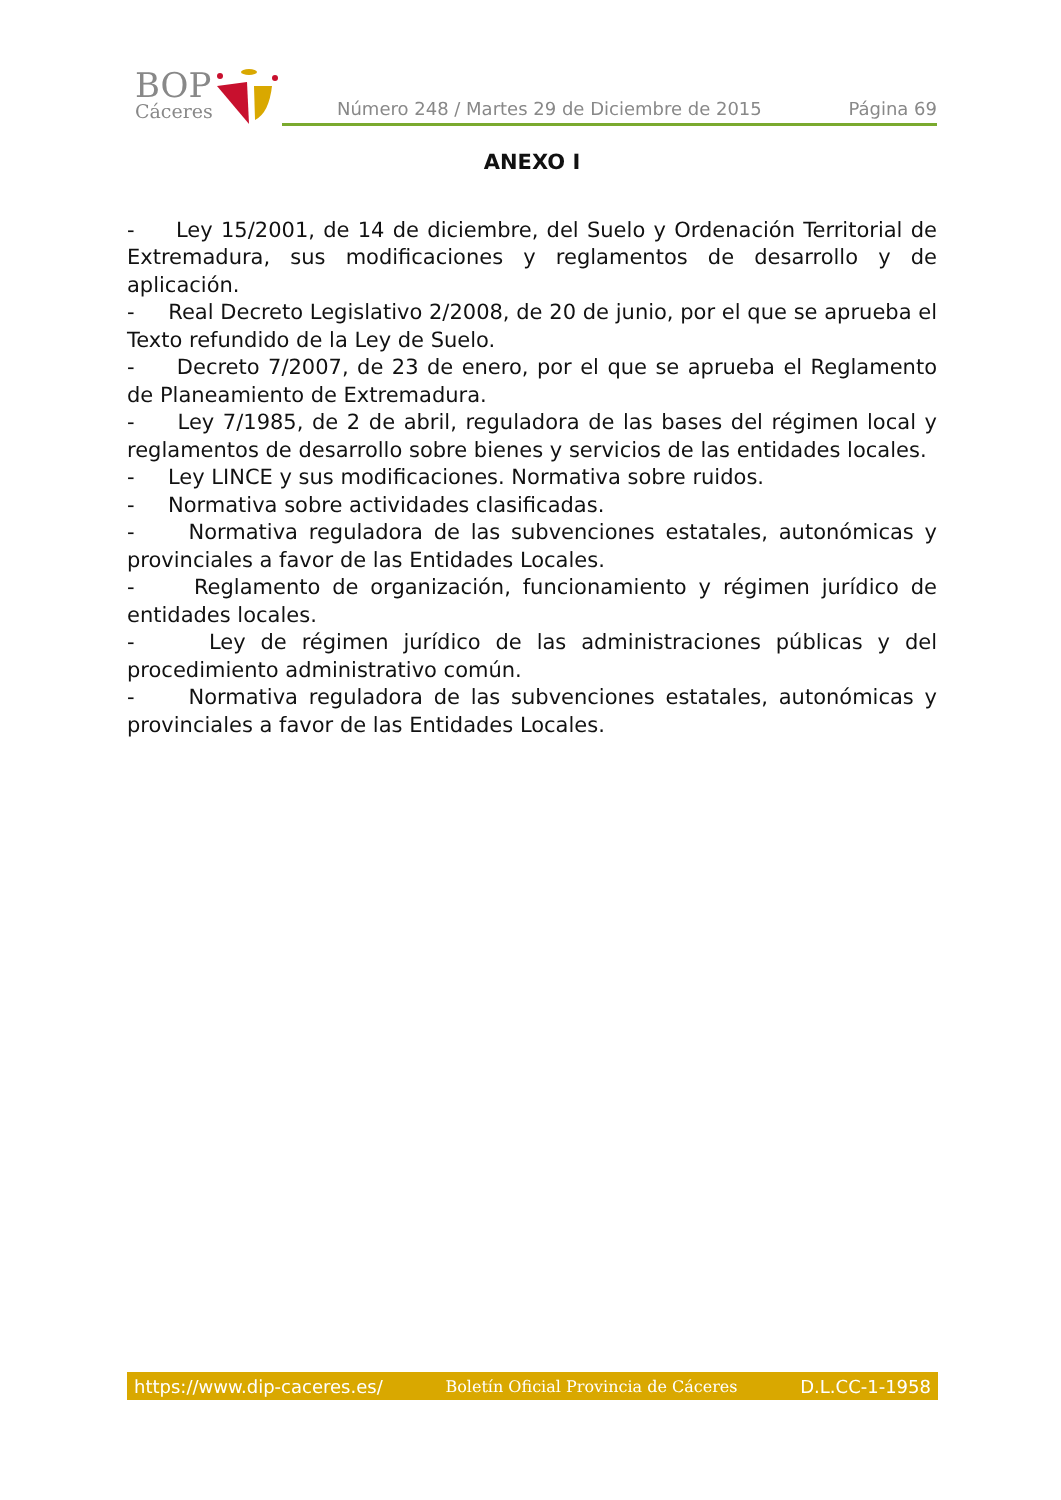BOP
Cáceres
Número 248 / Martes 29 de Diciembre de 2015 Página 69
ANEXO I
- Ley 15/2001, de 14 de diciembre, del Suelo y Ordenación Territorial de Extremadura, sus modificaciones y reglamentos de desarrollo y de aplicación.
- Real Decreto Legislativo 2/2008, de 20 de junio, por el que se aprueba el Texto refundido de la Ley de Suelo.
- Decreto 7/2007, de 23 de enero, por el que se aprueba el Reglamento de Planeamiento de Extremadura.
- Ley 7/1985, de 2 de abril, reguladora de las bases del régimen local y reglamentos de desarrollo sobre bienes y servicios de las entidades locales.
- Ley LINCE y sus modificaciones. Normativa sobre ruidos.
- Normativa sobre actividades clasificadas.
- Normativa reguladora de las subvenciones estatales, autonómicas y provinciales a favor de las Entidades Locales.
- Reglamento de organización, funcionamiento y régimen jurídico de entidades locales.
- Ley de régimen jurídico de las administraciones públicas y del procedimiento administrativo común.
- Normativa reguladora de las subvenciones estatales, autonómicas y provinciales a favor de las Entidades Locales.
https://www.dip-caceres.es/ Boletín Oficial Provincia de Cáceres D.L.CC-1-1958